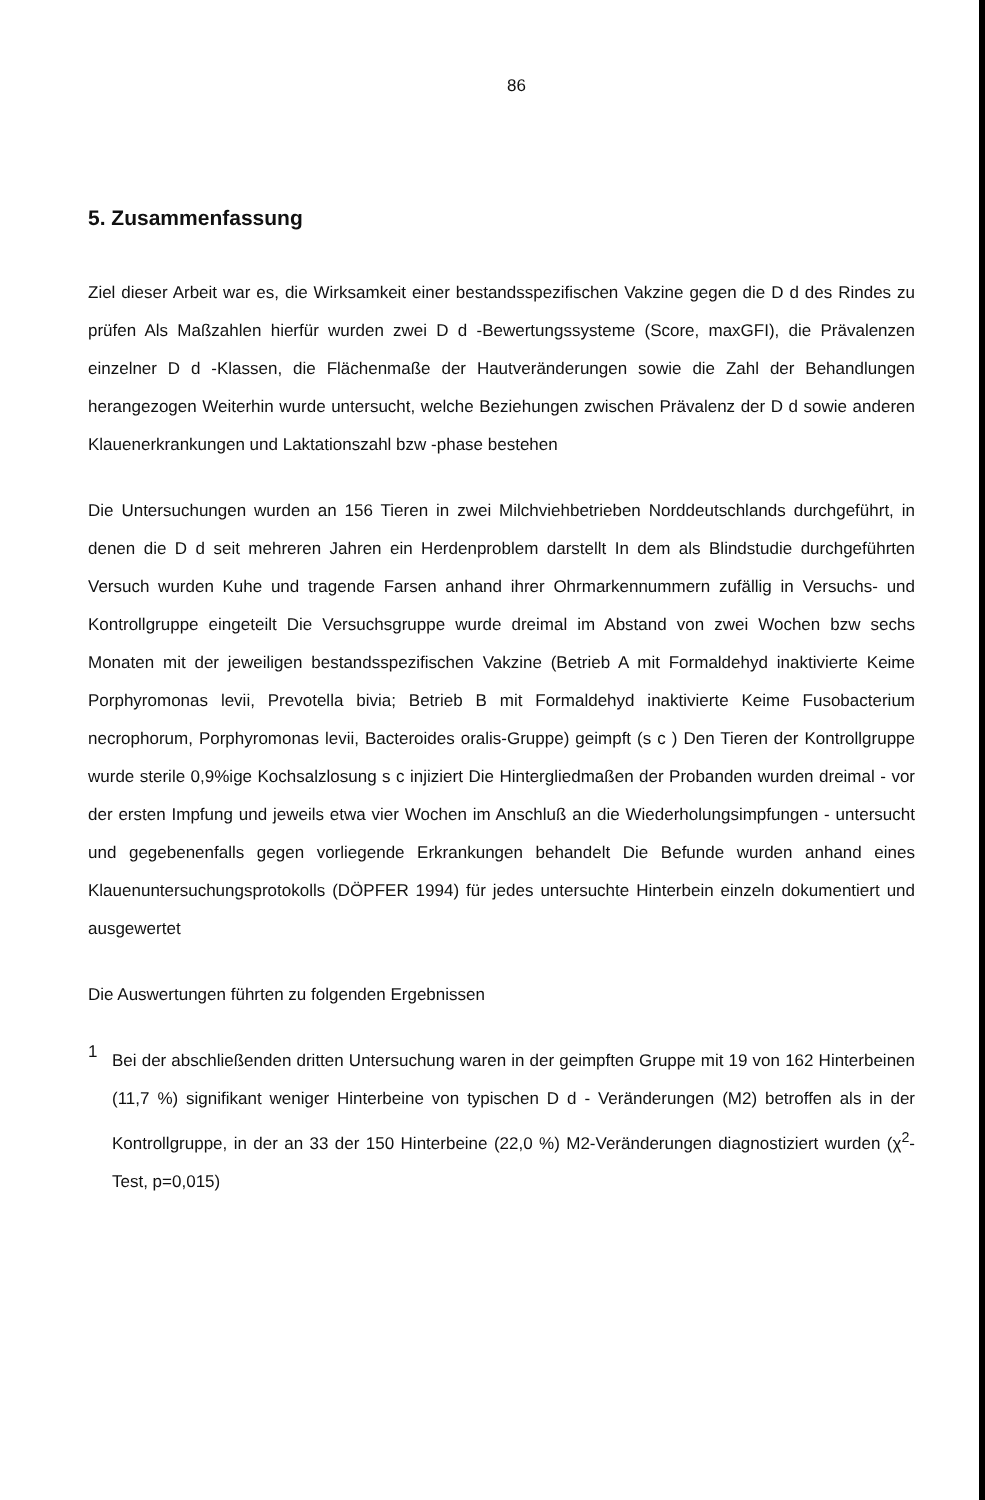86
5. Zusammenfassung
Ziel dieser Arbeit war es, die Wirksamkeit einer bestandsspezifischen Vakzine gegen die D d des Rindes zu prüfen Als Maßzahlen hierfür wurden zwei D d -Bewertungssysteme (Score, maxGFI), die Prävalenzen einzelner D d -Klassen, die Flächenmaße der Hautveränderungen sowie die Zahl der Behandlungen herangezogen Weiterhin wurde untersucht, welche Beziehungen zwischen Prävalenz der D d sowie anderen Klauenerkrankungen und Laktationszahl bzw -phase bestehen
Die Untersuchungen wurden an 156 Tieren in zwei Milchviehbetrieben Norddeutschlands durchgeführt, in denen die D d seit mehreren Jahren ein Herdenproblem darstellt In dem als Blindstudie durchgeführten Versuch wurden Kuhe und tragende Farsen anhand ihrer Ohrmarkennummern zufällig in Versuchs- und Kontrollgruppe eingeteilt Die Versuchsgruppe wurde dreimal im Abstand von zwei Wochen bzw sechs Monaten mit der jeweiligen bestandsspezifischen Vakzine (Betrieb A mit Formaldehyd inaktivierte Keime Porphyromonas levii, Prevotella bivia; Betrieb B mit Formaldehyd inaktivierte Keime Fusobacterium necrophorum, Porphyromonas levii, Bacteroides oralis-Gruppe) geimpft (s c ) Den Tieren der Kontrollgruppe wurde sterile 0,9%ige Kochsalzlosung s c injiziert Die Hintergliedmaßen der Probanden wurden dreimal - vor der ersten Impfung und jeweils etwa vier Wochen im Anschluß an die Wiederholungsimpfungen - untersucht und gegebenenfalls gegen vorliegende Erkrankungen behandelt Die Befunde wurden anhand eines Klauenuntersuchungsprotokolls (DÖPFER 1994) für jedes untersuchte Hinterbein einzeln dokumentiert und ausgewertet
Die Auswertungen führten zu folgenden Ergebnissen
1
Bei der abschließenden dritten Untersuchung waren in der geimpften Gruppe mit 19 von 162 Hinterbeinen (11,7 %) signifikant weniger Hinterbeine von typischen D d - Veränderungen (M2) betroffen als in der Kontrollgruppe, in der an 33 der 150 Hinterbeine (22,0 %) M2-Veränderungen diagnostiziert wurden (χ<sup>2</sup>-Test, p=0,015)